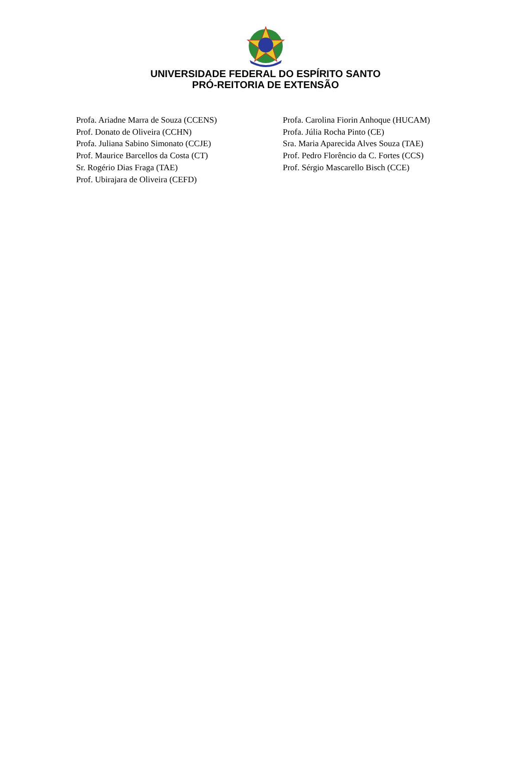UNIVERSIDADE FEDERAL DO ESPÍRITO SANTO
PRÓ-REITORIA DE EXTENSÃO
Profa. Ariadne Marra de Souza (CCENS)
Prof. Donato de Oliveira (CCHN)
Profa. Juliana Sabino Simonato (CCJE)
Prof. Maurice Barcellos da Costa (CT)
Sr. Rogério Dias Fraga (TAE)
Prof. Ubirajara de Oliveira (CEFD)
Profa. Carolina Fiorin Anhoque (HUCAM)
Profa. Júlia Rocha Pinto (CE)
Sra. Maria Aparecida Alves Souza (TAE)
Prof. Pedro Florêncio da C. Fortes (CCS)
Prof. Sérgio Mascarello Bisch (CCE)